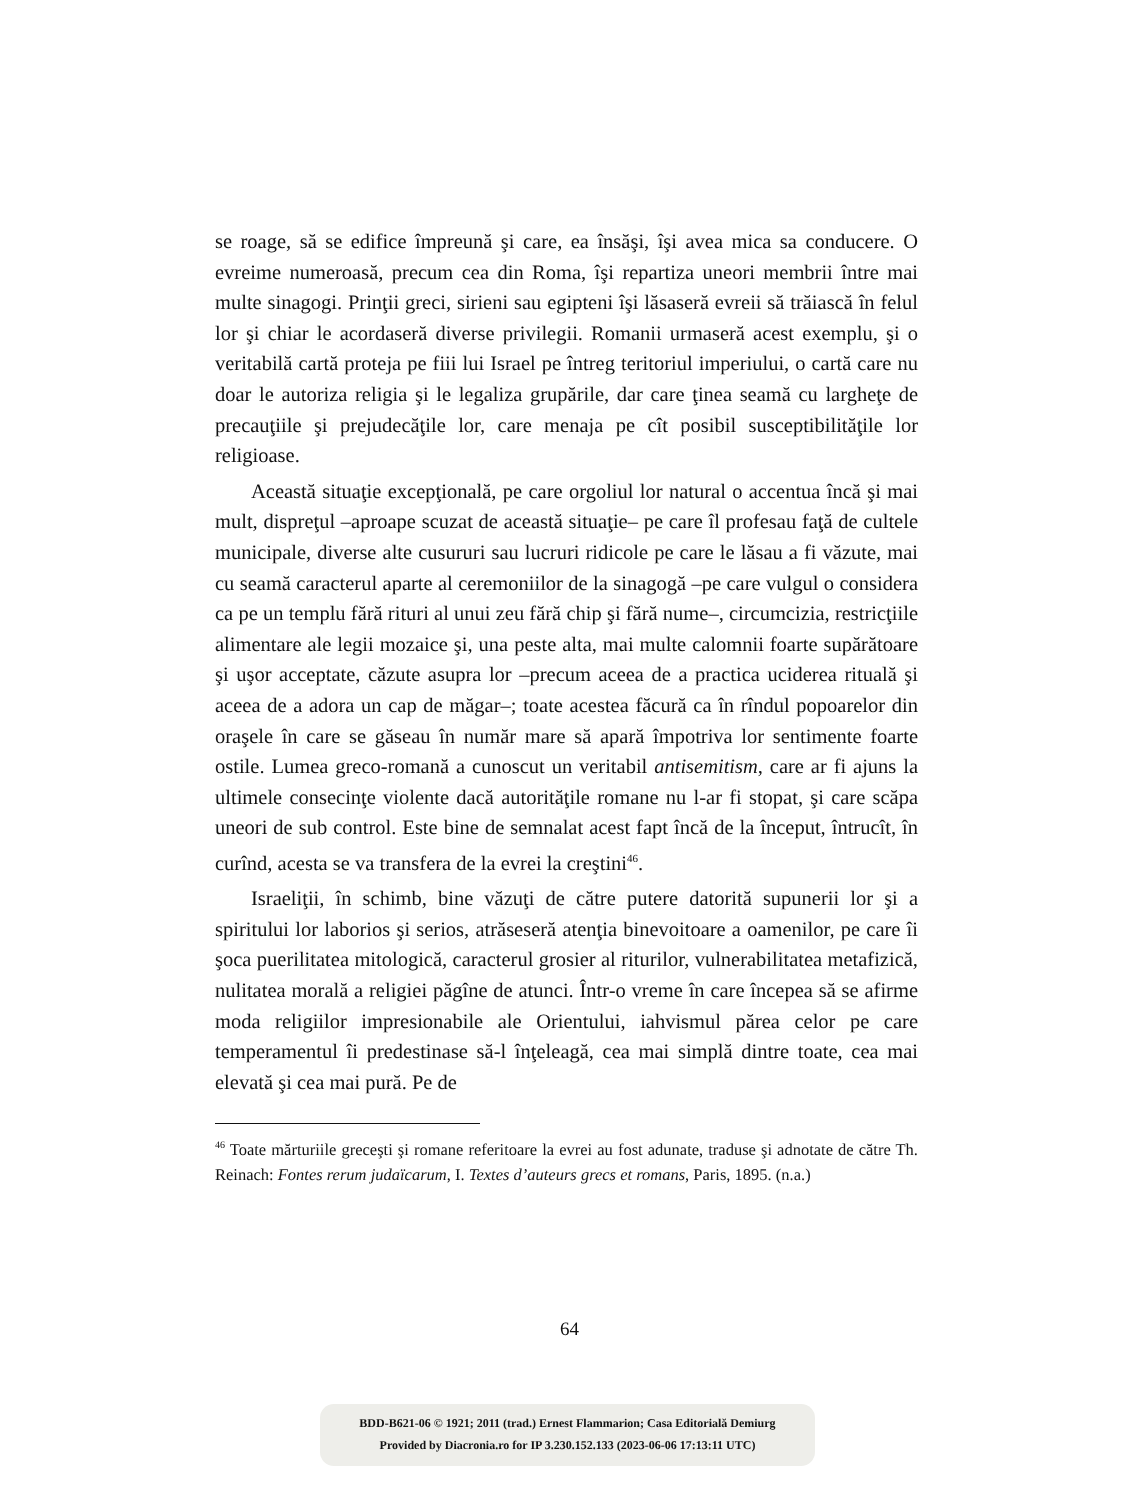se roage, să se edifice împreună şi care, ea însăşi, îşi avea mica sa conducere. O evreime numeroasă, precum cea din Roma, îşi repartiza uneori membrii între mai multe sinagogi. Prinţii greci, sirieni sau egipteni îşi lăsaseră evreii să trăiască în felul lor şi chiar le acordaseră diverse privilegii. Romanii urmaseră acest exemplu, şi o veritabilă cartă proteja pe fiii lui Israel pe întreg teritoriul imperiului, o cartă care nu doar le autoriza religia şi le legaliza grupările, dar care ţinea seamă cu largheţe de precauţiile şi prejudecăţile lor, care menaja pe cît posibil susceptibilităţile lor religioase.
Această situaţie excepţională, pe care orgoliul lor natural o accentua încă şi mai mult, dispreţul –aproape scuzat de această situaţie– pe care îl profesau faţă de cultele municipale, diverse alte cusururi sau lucruri ridicole pe care le lăsau a fi văzute, mai cu seamă caracterul aparte al ceremoniilor de la sinagogă –pe care vulgul o considera ca pe un templu fără rituri al unui zeu fără chip şi fără nume–, circumcizia, restricţiile alimentare ale legii mozaice şi, una peste alta, mai multe calomnii foarte supărătoare şi uşor acceptate, căzute asupra lor –precum aceea de a practica uciderea rituală şi aceea de a adora un cap de măgar–; toate acestea făcură ca în rîndul popoarelor din oraşele în care se găseau în număr mare să apară împotriva lor sentimente foarte ostile. Lumea greco-romană a cunoscut un veritabil antisemitism, care ar fi ajuns la ultimele consecinţe violente dacă autorităţile romane nu l-ar fi stopat, şi care scăpa uneori de sub control. Este bine de semnalat acest fapt încă de la început, întrucît, în curînd, acesta se va transfera de la evrei la creştini<sup>46</sup>.
Israeliţii, în schimb, bine văzuţi de către putere datorită supunerii lor şi a spiritului lor laborios şi serios, atrăseseră atenţia binevoitoare a oamenilor, pe care îi şoca puerilitatea mitologică, caracterul grosier al riturilor, vulnerabilitatea metafizică, nulitatea morală a religiei păgîne de atunci. Într-o vreme în care începea să se afirme moda religiilor impresionabile ale Orientului, iahvismul părea celor pe care temperamentul îi predestinase să-l înţeleagă, cea mai simplă dintre toate, cea mai elevată şi cea mai pură. Pe de
<sup>46</sup> Toate mărturiile greceşti şi romane referitoare la evrei au fost adunate, traduse şi adnotate de către Th. Reinach: Fontes rerum judaïcarum, I. Textes d’auteurs grecs et romans, Paris, 1895. (n.a.)
64
BDD-B621-06 © 1921; 2011 (trad.) Ernest Flammarion; Casa Editorială Demiurg
Provided by Diacronia.ro for IP 3.230.152.133 (2023-06-06 17:13:11 UTC)